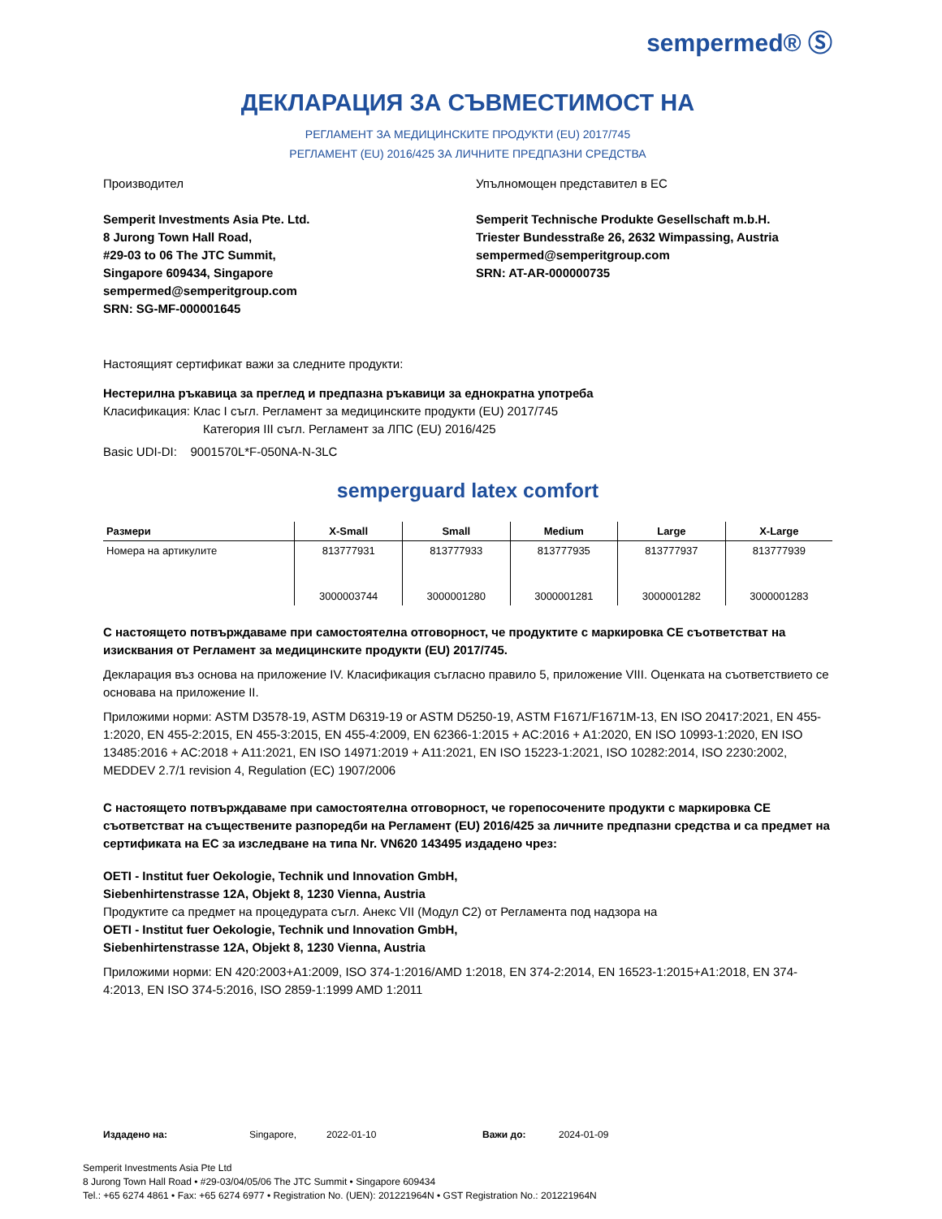sempermed® Ⓢ
ДЕКЛАРАЦИЯ ЗА СЪВМЕСТИМОСТ НА
РЕГЛАМЕНТ ЗА МЕДИЦИНСКИТЕ ПРОДУКТИ (EU) 2017/745
РЕГЛАМЕНТ (EU) 2016/425 ЗА ЛИЧНИТЕ ПРЕДПАЗНИ СРЕДСТВА
Производител
Semperit Investments Asia Pte. Ltd.
8 Jurong Town Hall Road,
#29-03 to 06 The JTC Summit,
Singapore 609434, Singapore
sempermed@semperitgroup.com
SRN: SG-MF-000001645
Упълномощен представител в ЕС
Semperit Technische Produkte Gesellschaft m.b.H.
Triester Bundesstraße 26, 2632 Wimpassing, Austria
sempermed@semperitgroup.com
SRN: AT-AR-000000735
Настоящият сертификат важи за следните продукти:
Нестерилна ръкавица за преглед и предпазна ръкавици за еднократна употреба
Класификация: Клас I съгл. Регламент за медицинските продукти (EU) 2017/745
Категория III съгл. Регламент за ЛПС (EU) 2016/425
Basic UDI-DI: 9001570L*F-050NA-N-3LC
semperguard latex comfort
| Размери | X-Small | Small | Medium | Large | X-Large |
| --- | --- | --- | --- | --- | --- |
| Номера на артикулите | 813777931 | 813777933 | 813777935 | 813777937 | 813777939 |
| | 3000003744 | 3000001280 | 3000001281 | 3000001282 | 3000001283 |
С настоящето потвърждаваме при самостоятелна отговорност, че продуктите с маркировка CE съответстват на изисквания от Регламент за медицинските продукти (EU) 2017/745.
Декларация въз основа на приложение IV. Класификация съгласно правило 5, приложение VIII. Оценката на съответствието се основава на приложение II.
Приложими норми: ASTM D3578-19, ASTM D6319-19 or ASTM D5250-19, ASTM F1671/F1671M-13, EN ISO 20417:2021, EN 455-1:2020, EN 455-2:2015, EN 455-3:2015, EN 455-4:2009, EN 62366-1:2015 + AC:2016 + A1:2020, EN ISO 10993-1:2020, EN ISO 13485:2016 + AC:2018 + A11:2021, EN ISO 14971:2019 + A11:2021, EN ISO 15223-1:2021, ISO 10282:2014, ISO 2230:2002, MEDDEV 2.7/1 revision 4, Regulation (EC) 1907/2006
С настоящето потвърждаваме при самостоятелна отговорност, че горепосочените продукти с маркировка CE съответстват на съществените разпоредби на Регламент (EU) 2016/425 за личните предпазни средства и са предмет на сертификата на ЕС за изследване на типа Nr. VN620 143495 издадено чрез:
OETI - Institut fuer Oekologie, Technik und Innovation GmbH,
Siebenhirtenstrasse 12A, Objekt 8, 1230 Vienna, Austria
Продуктите са предмет на процедурата съгл. Анекс VII (Модул C2) от Регламента под надзора на
OETI - Institut fuer Oekologie, Technik und Innovation GmbH,
Siebenhirtenstrasse 12A, Objekt 8, 1230 Vienna, Austria
Приложими норми: EN 420:2003+A1:2009, ISO 374-1:2016/AMD 1:2018, EN 374-2:2014, EN 16523-1:2015+A1:2018, EN 374-4:2013, EN ISO 374-5:2016, ISO 2859-1:1999 AMD 1:2011
Издадено на: Singapore, 2022-01-10 Важи до: 2024-01-09
Semperit Investments Asia Pte Ltd
8 Jurong Town Hall Road • #29-03/04/05/06 The JTC Summit • Singapore 609434
Tel.: +65 6274 4861 • Fax: +65 6274 6977 • Registration No. (UEN): 201221964N • GST Registration No.: 201221964N